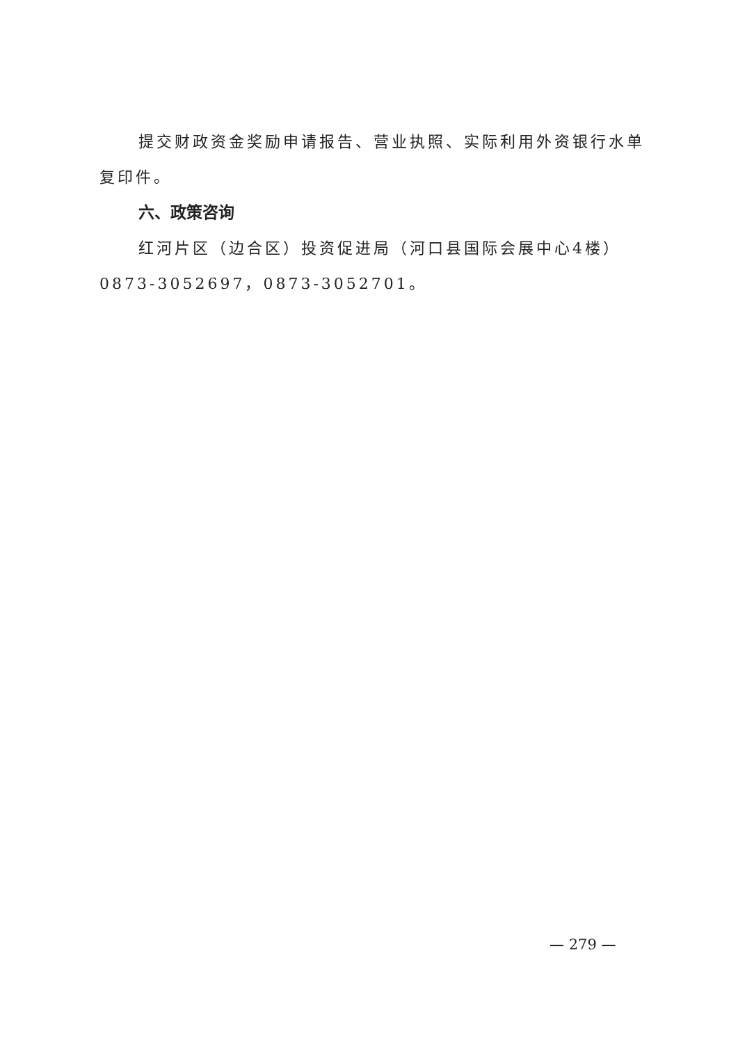提交财政资金奖励申请报告、营业执照、实际利用外资银行水单复印件。
六、政策咨询
红河片区（边合区）投资促进局（河口县国际会展中心4楼）0873-3052697，0873-3052701。
— 279 —